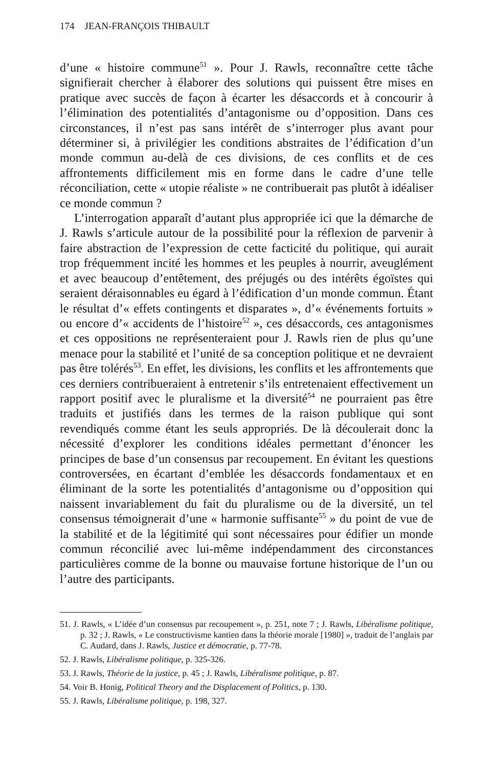174 JEAN-FRANÇOIS THIBAULT
d’une « histoire commune<sup>51</sup> ». Pour J. Rawls, reconnaître cette tâche signifierait chercher à élaborer des solutions qui puissent être mises en pratique avec succès de façon à écarter les désaccords et à concourir à l’élimination des potentialités d’antagonisme ou d’opposition. Dans ces circonstances, il n’est pas sans intérêt de s’interroger plus avant pour déterminer si, à privilégier les conditions abstraites de l’édification d’un monde commun au-delà de ces divisions, de ces conflits et de ces affrontements difficilement mis en forme dans le cadre d’une telle réconciliation, cette « utopie réaliste » ne contribuerait pas plutôt à idéaliser ce monde commun ?
L’interrogation apparaît d’autant plus appropriée ici que la démarche de J. Rawls s’articule autour de la possibilité pour la réflexion de parvenir à faire abstraction de l’expression de cette facticité du politique, qui aurait trop fréquemment incité les hommes et les peuples à nourrir, aveuglément et avec beaucoup d’entêtement, des préjugés ou des intérêts égoïstes qui seraient déraisonnables eu égard à l’édification d’un monde commun. Étant le résultat d’« effets contingents et disparates », d’« événements fortuits » ou encore d’« accidents de l’histoire<sup>52</sup> », ces désaccords, ces antagonismes et ces oppositions ne représenteraient pour J. Rawls rien de plus qu’une menace pour la stabilité et l’unité de sa conception politique et ne devraient pas être tolérés<sup>53</sup>. En effet, les divisions, les conflits et les affrontements que ces derniers contribueraient à entretenir s’ils entretenaient effectivement un rapport positif avec le pluralisme et la diversité<sup>54</sup> ne pourraient pas être traduits et justifiés dans les termes de la raison publique qui sont revendiqués comme étant les seuls appropriés. De là découlerait donc la nécessité d’explorer les conditions idéales permettant d’énoncer les principes de base d’un consensus par recoupement. En évitant les questions controversées, en écartant d’emblée les désaccords fondamentaux et en éliminant de la sorte les potentialités d’antagonisme ou d’opposition qui naissent invariablement du fait du pluralisme ou de la diversité, un tel consensus témoignerait d’une « harmonie suffisante<sup>55</sup> » du point de vue de la stabilité et de la légitimité qui sont nécessaires pour édifier un monde commun réconcilié avec lui-même indépendamment des circonstances particulières comme de la bonne ou mauvaise fortune historique de l’un ou l’autre des participants.
51. J. Rawls, « L’idée d’un consensus par recoupement », p. 251, note 7 ; J. Rawls, Libéralisme politique, p. 32 ; J. Rawls, « Le constructivisme kantien dans la théorie morale [1980] », traduit de l’anglais par C. Audard, dans J. Rawls, Justice et démocratie, p. 77-78.
52. J. Rawls, Libéralisme politique, p. 325-326.
53. J. Rawls, Théorie de la justice, p. 45 ; J. Rawls, Libéralisme politique, p. 87.
54. Voir B. Honig, Political Theory and the Displacement of Politics, p. 130.
55. J. Rawls, Libéralisme politique, p. 198, 327.